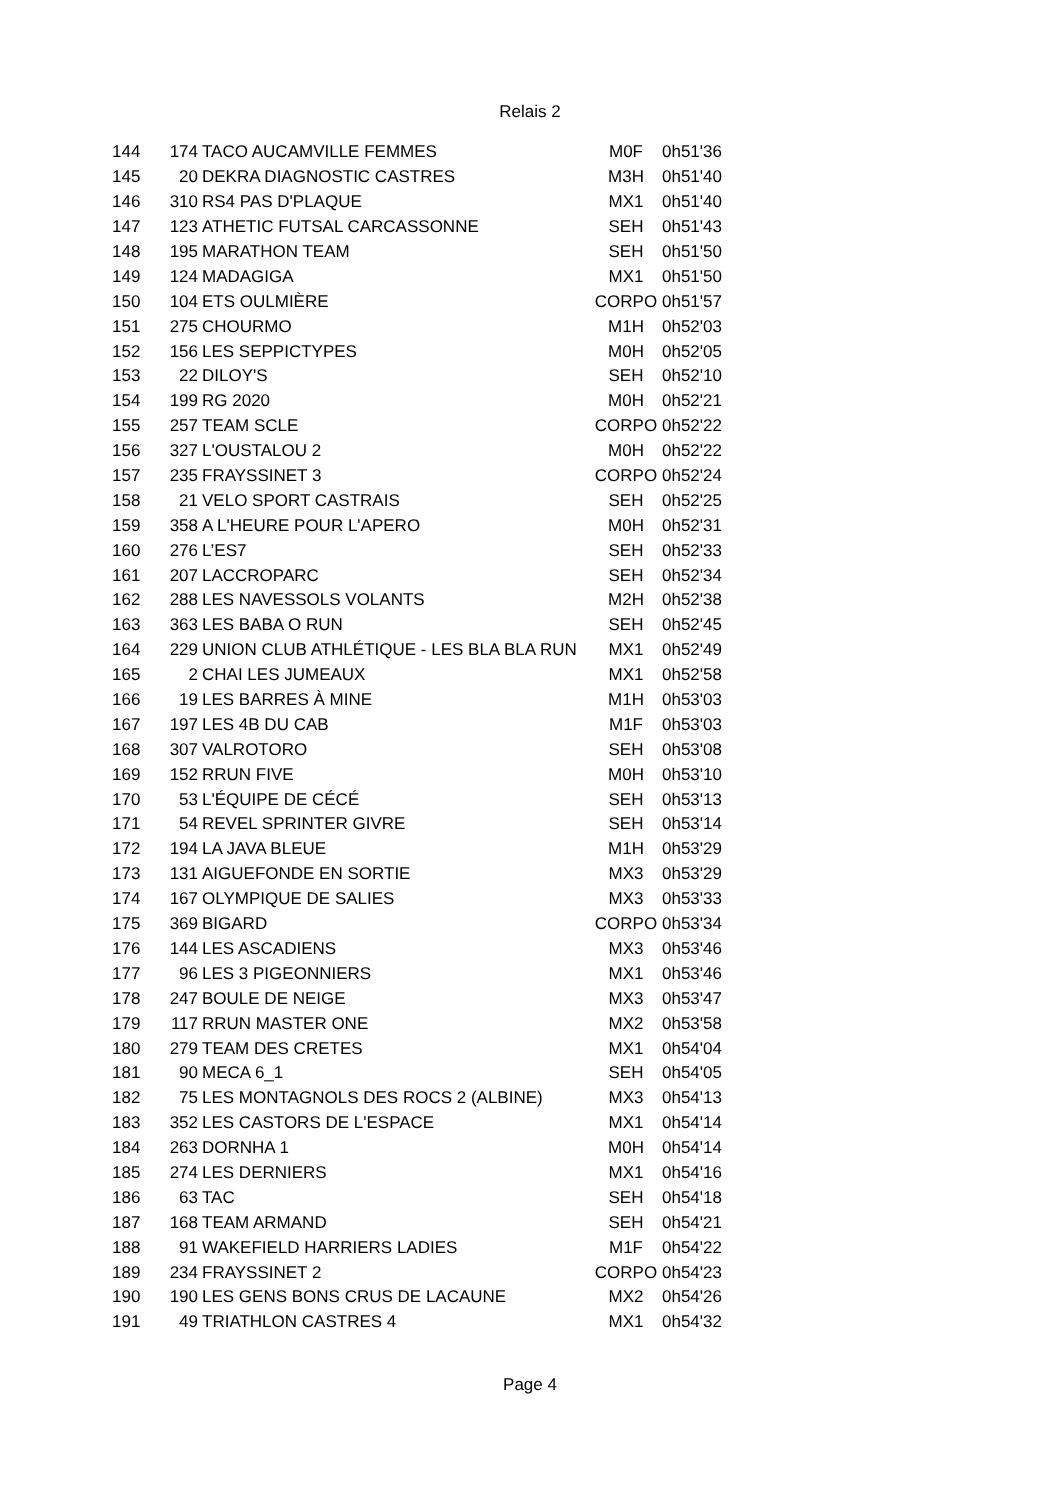Relais 2
| 144 | 174 | TACO AUCAMVILLE FEMMES | M0F | 0h51'36 |
| 145 | 20 | DEKRA DIAGNOSTIC CASTRES | M3H | 0h51'40 |
| 146 | 310 | RS4 PAS D'PLAQUE | MX1 | 0h51'40 |
| 147 | 123 | ATHETIC FUTSAL CARCASSONNE | SEH | 0h51'43 |
| 148 | 195 | MARATHON TEAM | SEH | 0h51'50 |
| 149 | 124 | MADAGIGA | MX1 | 0h51'50 |
| 150 | 104 | ETS OULMIÈRE | CORPO | 0h51'57 |
| 151 | 275 | CHOURMO | M1H | 0h52'03 |
| 152 | 156 | LES SEPPICTYPES | M0H | 0h52'05 |
| 153 | 22 | DILOY'S | SEH | 0h52'10 |
| 154 | 199 | RG 2020 | M0H | 0h52'21 |
| 155 | 257 | TEAM SCLE | CORPO | 0h52'22 |
| 156 | 327 | L'OUSTALOU 2 | M0H | 0h52'22 |
| 157 | 235 | FRAYSSINET 3 | CORPO | 0h52'24 |
| 158 | 21 | VELO SPORT CASTRAIS | SEH | 0h52'25 |
| 159 | 358 | A L'HEURE POUR L'APERO | M0H | 0h52'31 |
| 160 | 276 | L’ES7 | SEH | 0h52'33 |
| 161 | 207 | LACCROPARC | SEH | 0h52'34 |
| 162 | 288 | LES NAVESSOLS VOLANTS | M2H | 0h52'38 |
| 163 | 363 | LES BABA O RUN | SEH | 0h52'45 |
| 164 | 229 | UNION CLUB ATHLÉTIQUE - LES BLA BLA RUN | MX1 | 0h52'49 |
| 165 | 2 | CHAI LES JUMEAUX | MX1 | 0h52'58 |
| 166 | 19 | LES BARRES À MINE | M1H | 0h53'03 |
| 167 | 197 | LES 4B DU CAB | M1F | 0h53'03 |
| 168 | 307 | VALROTORO | SEH | 0h53'08 |
| 169 | 152 | RRUN FIVE | M0H | 0h53'10 |
| 170 | 53 | L'ÉQUIPE DE CÉCÉ | SEH | 0h53'13 |
| 171 | 54 | REVEL SPRINTER GIVRE | SEH | 0h53'14 |
| 172 | 194 | LA JAVA BLEUE | M1H | 0h53'29 |
| 173 | 131 | AIGUEFONDE EN SORTIE | MX3 | 0h53'29 |
| 174 | 167 | OLYMPIQUE DE SALIES | MX3 | 0h53'33 |
| 175 | 369 | BIGARD | CORPO | 0h53'34 |
| 176 | 144 | LES ASCADIENS | MX3 | 0h53'46 |
| 177 | 96 | LES 3 PIGEONNIERS | MX1 | 0h53'46 |
| 178 | 247 | BOULE DE NEIGE | MX3 | 0h53'47 |
| 179 | 117 | RRUN MASTER ONE | MX2 | 0h53'58 |
| 180 | 279 | TEAM DES CRETES | MX1 | 0h54'04 |
| 181 | 90 | MECA 6_1 | SEH | 0h54'05 |
| 182 | 75 | LES MONTAGNOLS DES ROCS 2 (ALBINE) | MX3 | 0h54'13 |
| 183 | 352 | LES CASTORS DE L'ESPACE | MX1 | 0h54'14 |
| 184 | 263 | DORNHA 1 | M0H | 0h54'14 |
| 185 | 274 | LES DERNIERS | MX1 | 0h54'16 |
| 186 | 63 | TAC | SEH | 0h54'18 |
| 187 | 168 | TEAM ARMAND | SEH | 0h54'21 |
| 188 | 91 | WAKEFIELD HARRIERS LADIES | M1F | 0h54'22 |
| 189 | 234 | FRAYSSINET 2 | CORPO | 0h54'23 |
| 190 | 190 | LES GENS BONS CRUS DE LACAUNE | MX2 | 0h54'26 |
| 191 | 49 | TRIATHLON CASTRES 4 | MX1 | 0h54'32 |
Page 4